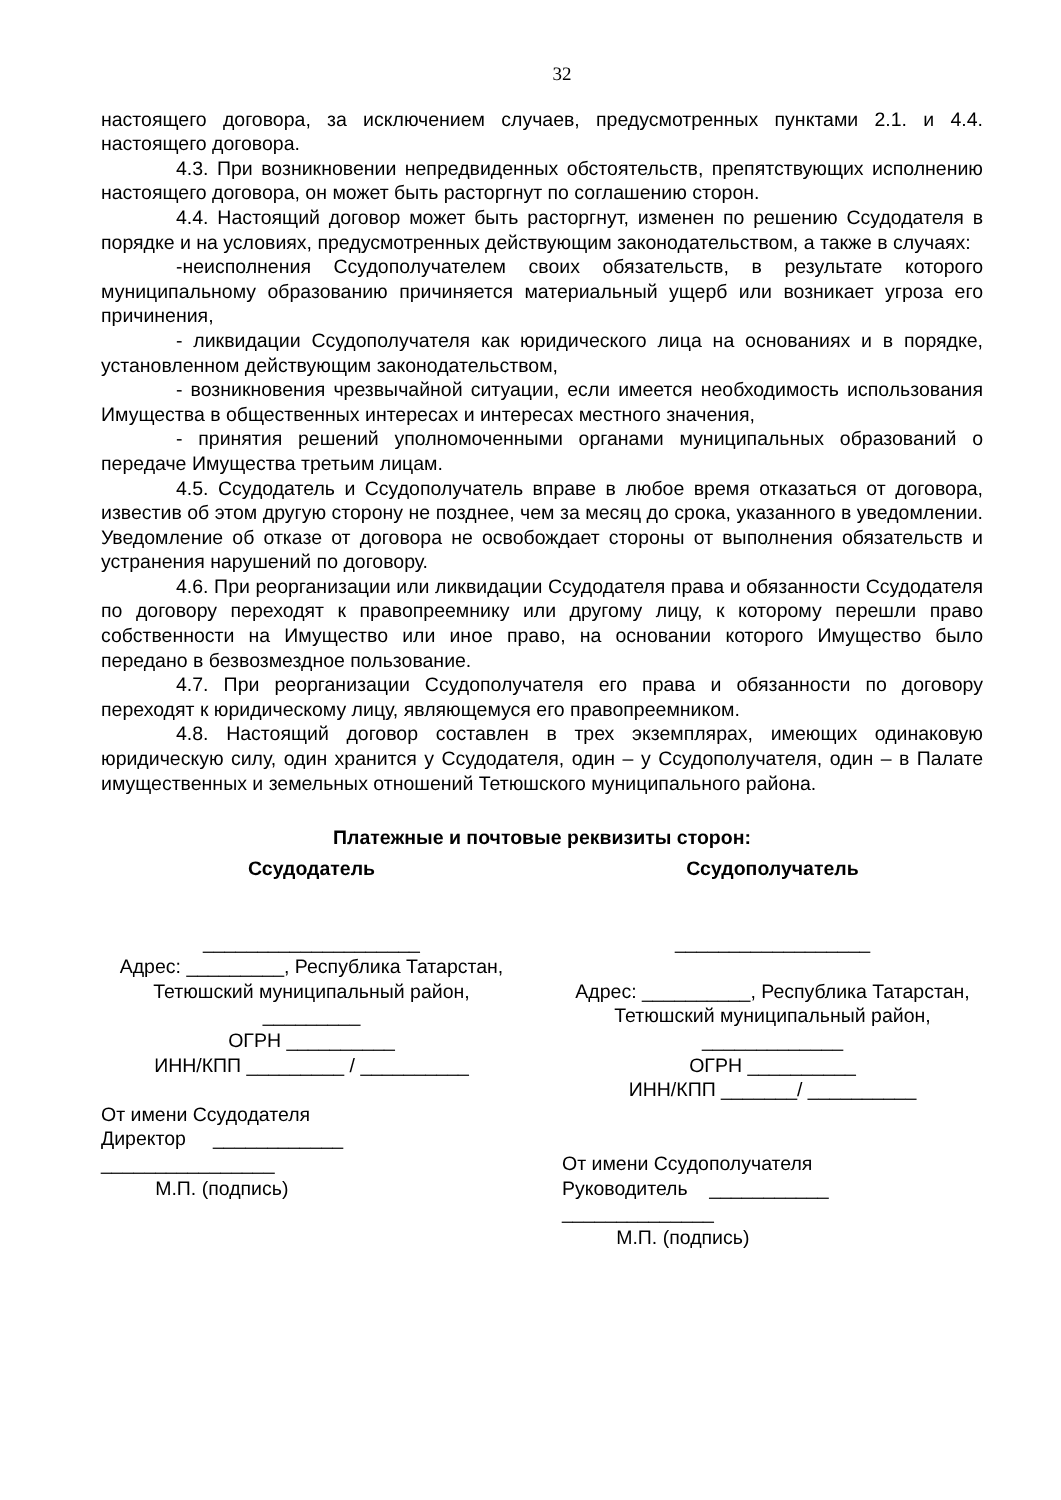32
настоящего договора, за исключением случаев, предусмотренных пунктами 2.1. и 4.4. настоящего договора.
4.3. При возникновении непредвиденных обстоятельств, препятствующих исполнению настоящего договора, он может быть расторгнут по соглашению сторон.
4.4. Настоящий договор может быть расторгнут, изменен по решению Ссудодателя в порядке и на условиях, предусмотренных действующим законодательством, а также в случаях:
-неисполнения Ссудополучателем своих обязательств, в результате которого муниципальному образованию причиняется материальный ущерб или возникает угроза его причинения,
- ликвидации Ссудополучателя как юридического лица на основаниях и в порядке, установленном действующим законодательством,
- возникновения чрезвычайной ситуации, если имеется необходимость использования Имущества в общественных интересах и интересах местного значения,
- принятия решений уполномоченными органами муниципальных образований о передаче Имущества третьим лицам.
4.5. Ссудодатель и Ссудополучатель вправе в любое время отказаться от договора, известив об этом другую сторону не позднее, чем за месяц до срока, указанного в уведомлении. Уведомление об отказе от договора не освобождает стороны от выполнения обязательств и устранения нарушений по договору.
4.6. При реорганизации или ликвидации Ссудодателя права и обязанности Ссудодателя по договору переходят к правопреемнику или другому лицу, к которому перешли право собственности на Имущество или иное право, на основании которого Имущество было передано в безвозмездное пользование.
4.7. При реорганизации Ссудополучателя его права и обязанности по договору переходят к юридическому лицу, являющемуся его правопреемником.
4.8. Настоящий договор составлен в трех экземплярах, имеющих одинаковую юридическую силу, один хранится у Ссудодателя, один – у Ссудополучателя, один – в Палате имущественных и земельных отношений Тетюшского муниципального района.
Платежные и почтовые реквизиты сторон:
Ссудодатель
____________________
Адрес: _________, Республика Татарстан, Тетюшский муниципальный район,
_________
ОГРН __________
ИНН/КПП _________ / __________
От имени Ссудодателя
Директор ____________
________________
М.П. (подпись)
Ссудополучатель
__________________
Адрес: __________, Республика Татарстан, Тетюшский муниципальный район, _____________
ОГРН __________
ИНН/КПП _______/ __________
От имени Ссудополучателя
Руководитель ___________
______________
М.П. (подпись)